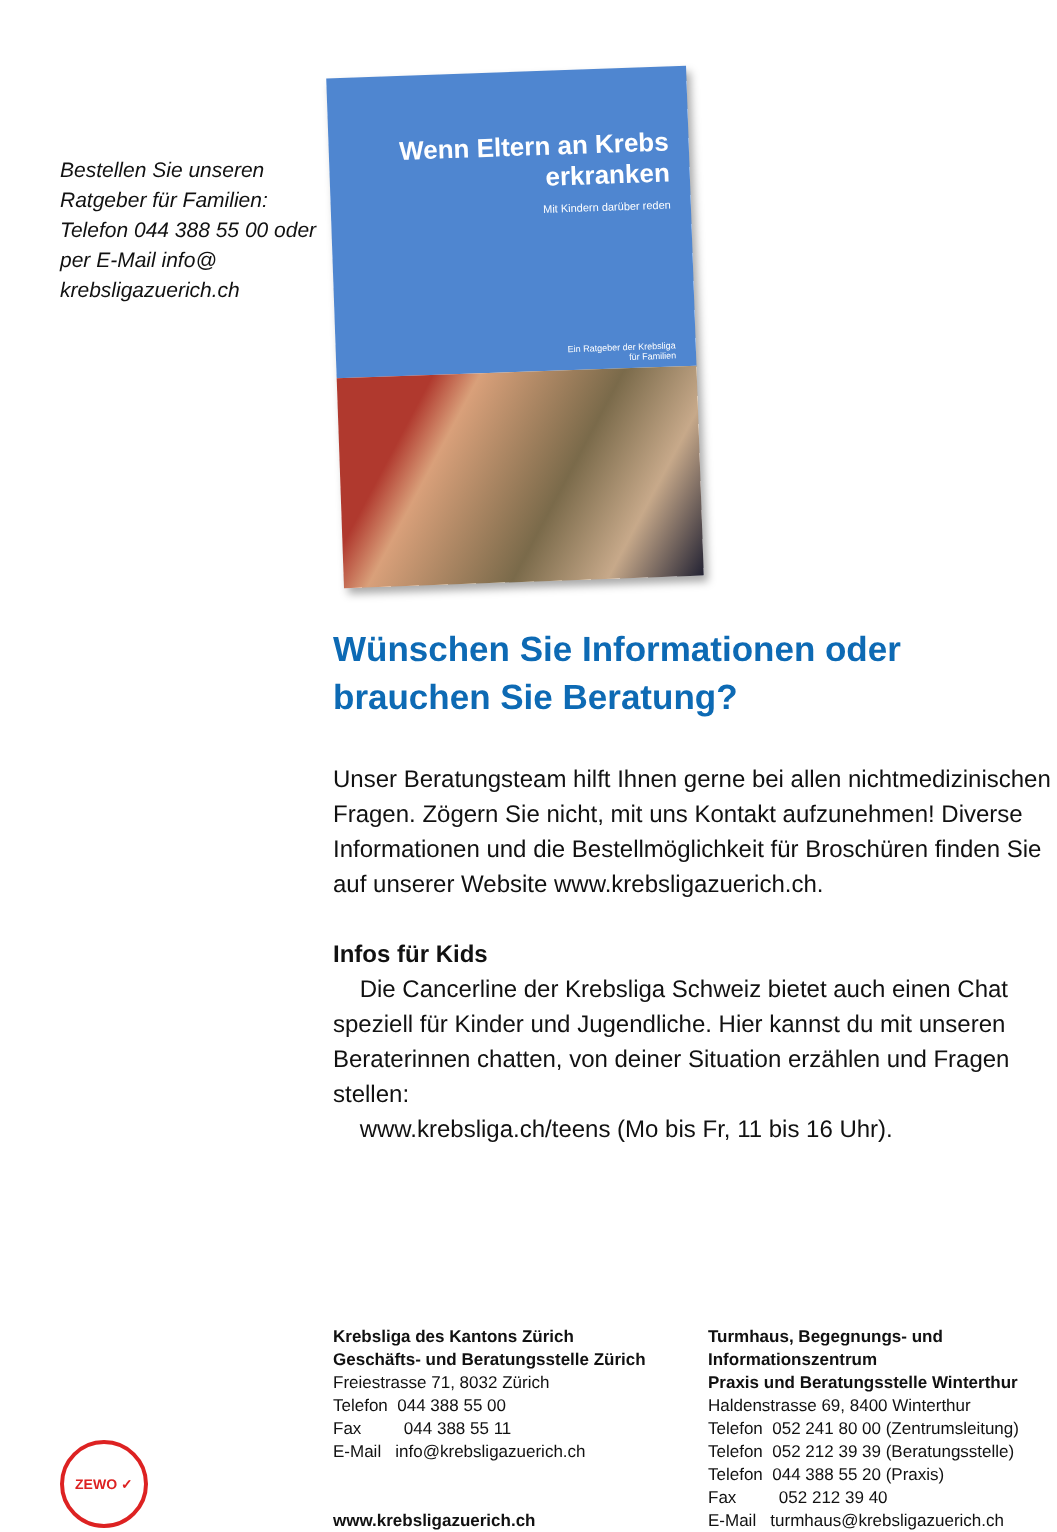Bestellen Sie unseren Ratgeber für Familien: Telefon 044 388 55 00 oder per E-Mail info@ krebsligazuerich.ch
Wenn Eltern an Krebs
erkranken
Mit Kindern darüber reden
Ein Ratgeber der Krebsliga
für Familien
Wünschen Sie Informationen oder brauchen Sie Beratung?
Unser Beratungsteam hilft Ihnen gerne bei allen nicht­medizinischen Fragen. Zögern Sie nicht, mit uns Kontakt aufzunehmen! Diverse Informationen und die Bestell­möglichkeit für Broschüren finden Sie auf unserer Website www.krebsligazuerich.ch.
Infos für Kids
Die Cancerline der Krebsliga Schweiz bietet auch einen Chat speziell für Kinder und Jugendliche. Hier kannst du mit unseren Beraterinnen chatten, von deiner Situation erzählen und Fragen stellen:
www.krebsliga.ch/teens (Mo bis Fr, 11 bis 16 Uhr).
ZEWO ✓
Krebsliga des Kantons Zürich
Geschäfts- und Beratungsstelle Zürich
Freiestrasse 71, 8032 Zürich
Telefon 044 388 55 00
Fax 044 388 55 11
E-Mail info@krebsligazuerich.ch
www.krebsligazuerich.ch
Turmhaus, Begegnungs- und
Informationszentrum
Praxis und Beratungsstelle Winterthur
Haldenstrasse 69, 8400 Winterthur
Telefon 052 241 80 00 (Zentrumsleitung)
Telefon 052 212 39 39 (Beratungsstelle)
Telefon 044 388 55 20 (Praxis)
Fax 052 212 39 40
E-Mail turmhaus@krebsligazuerich.ch